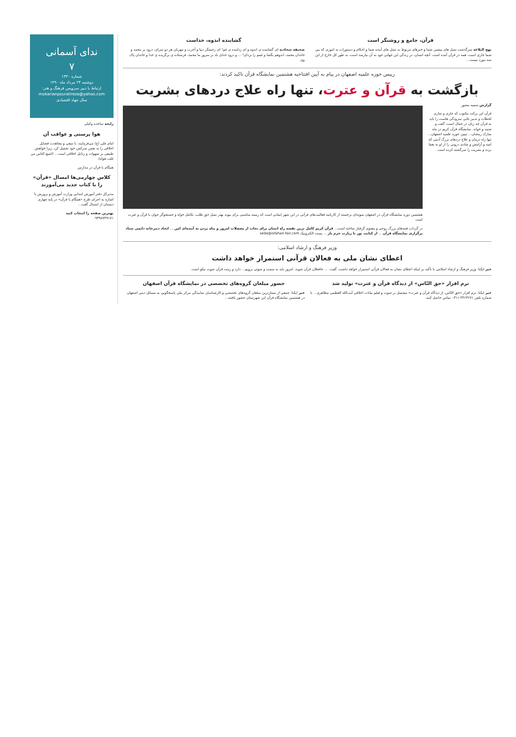قرآن، جامع و روشنگر است
نهج البلاغه سرگذشت نسل های پیشین شما و خبرهای مربوط به نسل های آینده شما و احکام و دستورات به اموری که بین شما جاری است، همه در قرآن آمده است. آنچه انسان، در زندگی این جهانی خود به آن نیازمند است، به طور کل خارج از این سه مورد نیست...
گشاینده اندوه، خداست
صحیفه سجادیه ای گشاینده ی اندوه و ای زداینده ی غم! ای رحمتگر دنیا و آخرت و مهربان هر دو سرای، درود بر محمد و خاندان محمد، اندوهم بگشا و غمم را بزدای! ... و درود خدای باد بر سرور ما محمد، فرستاده ی برگزیده ی خدا و خاندان پاک وی.
رییس حوزه علمیه اصفهان در پیام به آیین افتتاحیه هشتمین نمایشگاه قرآن تاکید کردند:
بازگشت به قرآن و عترت، تنها راه علاج دردهای بشریت
گزارش سمیه مصور
قرآن این برکت مکتوب که جاری و ساری لحظات و تدبیر غایی سرودگی هاست را باید به قرآن چه زبان در جمال است، گفت و شنید و خواند. نمایشگاه قرآن کریم در ماه مبارک رمضان... تبیین حوزه علمیه اصفهان... تنها راه درمان و علاج دردهای بزرگ آدمی که امید و آرامش و شادی درونی را از او به یغما برده و بشریت را سرگشته کرده است.
هشتمین دوره نمایشگاه قرآن در اصفهان نمونه‌ای برجسته از کارنامه فعالیت‌های قرآنی در این شهر ایمانی است که زمینه مناسبی برای پیوند بهتر نسل حق طلب، تکامل خواه و جستجوگر جوان با قرآن و عترت است
در گرداب فتنه‌های بزرگ روحی و معنوی گرفتار ساخته است... قرآن کریم کامل ترین نقشه راه انسان برای نجات از معضلات امروز و پناه بردن به آینده‌ای امن ... ایجاد دبیرخانه دایمی ستاد برگزاری نمایشگاه قرآن ... از کتابت نور تا زیارت حرم یار ... پست الکترونیک seda@isfahan-fair.com
وزیر فرهنگ و ارشاد اسلامی:
اعطای نشان ملی به فعالان قرآنی استمرار خواهد داشت
خبر ایکنا: وزیر فرهنگ و ارشاد اسلامی با تأکید بر اینکه اعطای نشان به فعالان قرآنی استمرار خواهد داشت، گفت: ... حافظان قرآن شوند، امروز باید به سمت و سوئی برویم... دارد و زینت قرآن صوت نیکو است.
نرم افزار «حق النّاس» از دیدگاه قرآن و عترت» تولید شد
خبر ایکنا: نرم افزار «حق النّاس، از دیدگاه قرآن و عترت» مشتمل بر صوت و فیلم بیانات اخلاقی آیت‌الله العظمی مظاهری... با شماره تلفن ۴۴۶۳۶۷۱-۰۳۱۱ تماس حاصل کنند.
حضور مبلغان گروه‌های تخصصی در نمایشگاه قرآن اصفهان
خبر ایکنا: جمعی از ممتازترین مبلغان گروه‌های تخصصی و کارشناسان نمایندگی مرکز ملی پاسخگویی به مسائل دینی اصفهان در هشتمین نمایشگاه قرآن این شهرستان حضور یافتند...
ندای آسمانی
۷
شماره ۱۳۳۰
دوشنبه ۲۴ مرداد ماه ۱۳۹۰
ارتباط با دبیر سرویس فرهنگ و هنر:
mokarianpouralireza@yahoo.com
سال جهاد اقتصادی
رایحه ساجده وکیلی
هوا پرستی و عواقب آن
امام علی (ع) می‌فرمایند: با سعی و مجاهدت فضایل اخلاقی را به نفس سرکش خود تحمیل کن، زیرا خواهش طبیعی بر شهوات و رذایل اخلاقی است... (اشیع الناس من غلب هواه).
همگام با قرآن در مدارس
کلاس چهارمی‌ها امسال «قرآن» را با کتاب جدید می‌آموزند
مدیرکل دفتر آموزش ابتدایی وزارت آموزش و پرورش با اشاره به اجرای طرح «همگام با قرآن» در پایه چهارم دبستان از امسال گفت...
بهترین صفحه را انتخاب کنید
۰۹۳۹۸۷۴۹۱۷۱